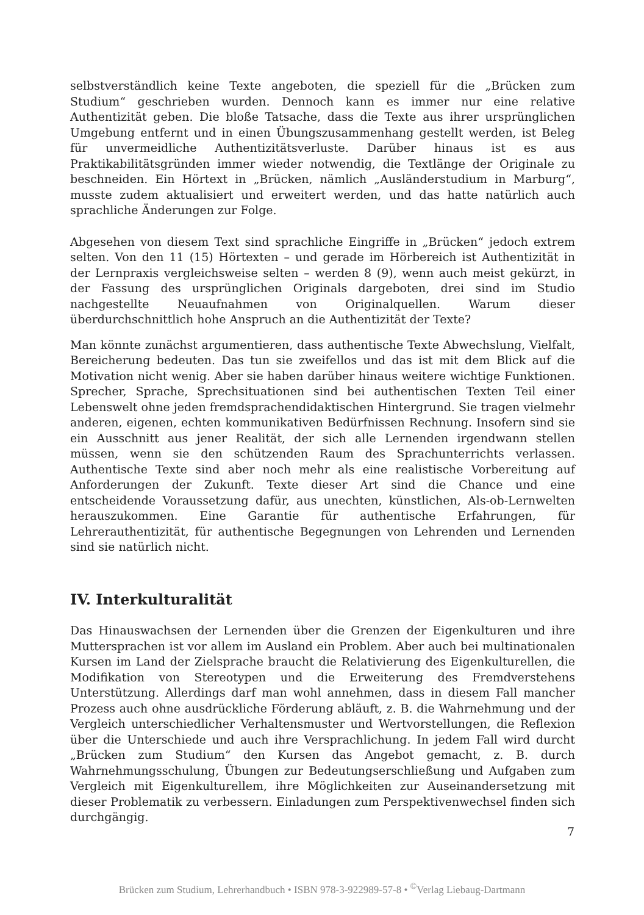selbstverständlich keine Texte angeboten, die speziell für die „Brücken zum Studium“ geschrieben wurden. Dennoch kann es immer nur eine relative Authentizität geben. Die bloße Tatsache, dass die Texte aus ihrer ursprünglichen Umgebung entfernt und in einen Übungszusammenhang gestellt werden, ist Beleg für unvermeidliche Authentizitätsverluste. Darüber hinaus ist es aus Praktikabilitätsgründen immer wieder notwendig, die Textlänge der Originale zu beschneiden. Ein Hörtext in „Brücken, nämlich „Ausländerstudium in Marburg“, musste zudem aktualisiert und erweitert werden, und das hatte natürlich auch sprachliche Änderungen zur Folge.
Abgesehen von diesem Text sind sprachliche Eingriffe in „Brücken“ jedoch extrem selten. Von den 11 (15) Hörtexten – und gerade im Hörbereich ist Authentizität in der Lernpraxis vergleichsweise selten – werden 8 (9), wenn auch meist gekürzt, in der Fassung des ursprünglichen Originals dargeboten, drei sind im Studio nachgestellte Neuaufnahmen von Originalquellen. Warum dieser überdurchschnittlich hohe Anspruch an die Authentizität der Texte?
Man könnte zunächst argumentieren, dass authentische Texte Abwechslung, Vielfalt, Bereicherung bedeuten. Das tun sie zweifellos und das ist mit dem Blick auf die Motivation nicht wenig. Aber sie haben darüber hinaus weitere wichtige Funktionen. Sprecher, Sprache, Sprechsituationen sind bei authentischen Texten Teil einer Lebenswelt ohne jeden fremdsprachendidaktischen Hintergrund. Sie tragen vielmehr anderen, eigenen, echten kommunikativen Bedürfnissen Rechnung. Insofern sind sie ein Ausschnitt aus jener Realität, der sich alle Lernenden irgendwann stellen müssen, wenn sie den schützenden Raum des Sprachunterrichts verlassen. Authentische Texte sind aber noch mehr als eine realistische Vorbereitung auf Anforderungen der Zukunft. Texte dieser Art sind die Chance und eine entscheidende Voraussetzung dafür, aus unechten, künstlichen, Als-ob-Lernwelten herauszukommen. Eine Garantie für authentische Erfahrungen, für Lehrerauthentizität, für authentische Begegnungen von Lehrenden und Lernenden sind sie natürlich nicht.
IV. Interkulturalität
Das Hinauswachsen der Lernenden über die Grenzen der Eigenkulturen und ihre Muttersprachen ist vor allem im Ausland ein Problem. Aber auch bei multinationalen Kursen im Land der Zielsprache braucht die Relativierung des Eigenkulturellen, die Modifikation von Stereotypen und die Erweiterung des Fremdverstehens Unterstützung. Allerdings darf man wohl annehmen, dass in diesem Fall mancher Prozess auch ohne ausdrückliche Förderung abläuft, z. B. die Wahrnehmung und der Vergleich unterschiedlicher Verhaltensmuster und Wertvorstellungen, die Reflexion über die Unterschiede und auch ihre Versprachlichung. In jedem Fall wird durcht „Brücken zum Studium“ den Kursen das Angebot gemacht, z. B. durch Wahrnehmungsschulung, Übungen zur Bedeutungserschließung und Aufgaben zum Vergleich mit Eigenkulturellem, ihre Möglichkeiten zur Auseinandersetzung mit dieser Problematik zu verbessern. Einladungen zum Perspektivenwechsel finden sich durchgängig.
7
Brücken zum Studium, Lehrerhandbuch • ISBN 978-3-922989-57-8 • <sup>©</sup>Verlag Liebaug-Dartmann